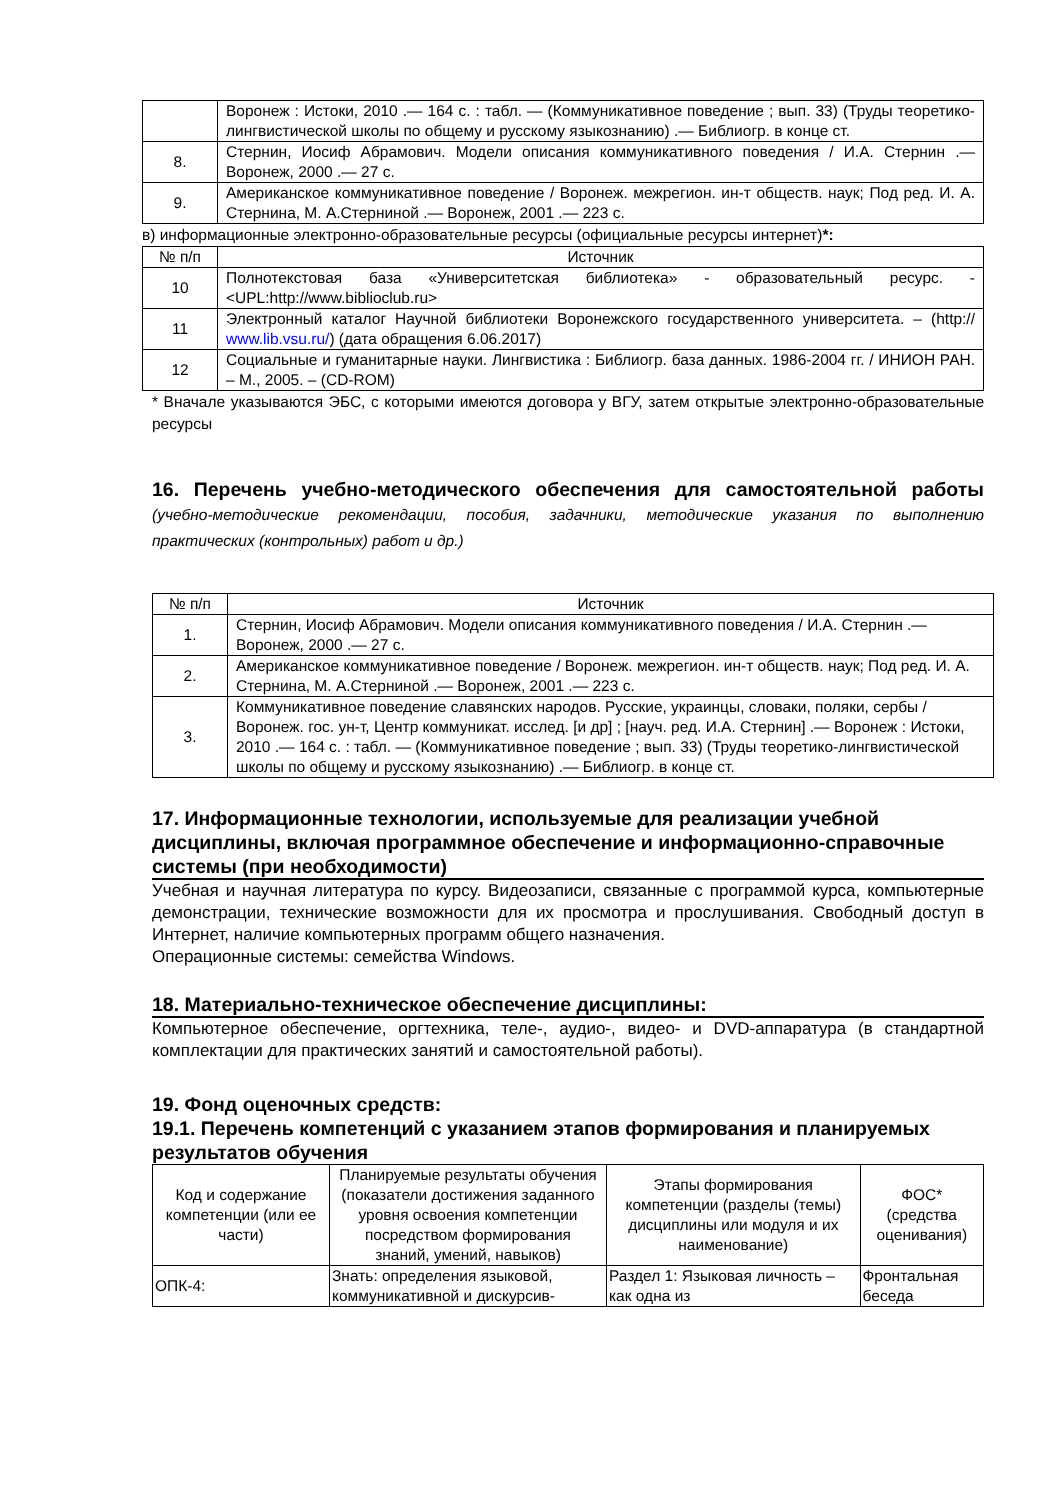| | Воронеж : Истоки, 2010 .— 164 с. : табл. — (Коммуникативное поведение ; вып. 33) (Труды теоретико-лингвистической школы по общему и русскому языкознанию) .— Библиогр. в конце ст. |
| 8. | Стернин, Иосиф Абрамович. Модели описания коммуникативного поведения / И.А. Стернин .— Воронеж, 2000 .— 27 с. |
| 9. | Американское коммуникативное поведение / Воронеж. межрегион. ин-т обществ. наук; Под ред. И. А. Стернина, М. А.Стерниной .— Воронеж, 2001 .— 223 с. |
в) информационные электронно-образовательные ресурсы (официальные ресурсы интернет)*:
| № п/п | Источник |
| --- | --- |
| 10 | Полнотекстовая база «Университетская библиотека» - образовательный ресурс. - <UPL:http://www.biblioclub.ru> |
| 11 | Электронный каталог Научной библиотеки Воронежского государственного университета. – (http:// www.lib.vsu.ru/ ) (дата обращения 6.06.2017) |
| 12 | Социальные и гуманитарные науки. Лингвистика : Библиогр. база данных. 1986-2004 гг. / ИНИОН РАН. – М., 2005. – (CD-ROM) |
* Вначале указываются ЭБС, с которыми имеются договора у ВГУ, затем открытые электронно-образовательные ресурсы
16. Перечень учебно-методического обеспечения для самостоятельной работы (учебно-методические рекомендации, пособия, задачники, методические указания по выполнению практических (контрольных) работ и др.)
| № п/п | Источник |
| --- | --- |
| 1. | Стернин, Иосиф Абрамович. Модели описания коммуникативного поведения / И.А. Стернин .— Воронеж, 2000 .— 27 с. |
| 2. | Американское коммуникативное поведение / Воронеж. межрегион. ин-т обществ. наук; Под ред. И. А. Стернина, М. А.Стерниной .— Воронеж, 2001 .— 223 с. |
| 3. | Коммуникативное поведение славянских народов. Русские, украинцы, словаки, поляки, сербы / Воронеж. гос. ун-т, Центр коммуникат. исслед. [и др] ; [науч. ред. И.А. Стернин] .— Воронеж : Истоки, 2010 .— 164 с. : табл. — (Коммуникативное поведение ; вып. 33) (Труды теоретико-лингвистической школы по общему и русскому языкознанию) .— Библиогр. в конце ст. |
17. Информационные технологии, используемые для реализации учебной дисциплины, включая программное обеспечение и информационно-справочные системы (при необходимости)
Учебная и научная литература по курсу. Видеозаписи, связанные с программой курса, компьютерные демонстрации, технические возможности для их просмотра и прослушивания. Свободный доступ в Интернет, наличие компьютерных программ общего назначения.
Операционные системы: семейства Windows.
18. Материально-техническое обеспечение дисциплины:
Компьютерное обеспечение, оргтехника, теле-, аудио-, видео- и DVD-аппаратура (в стандартной комплектации для практических занятий и самостоятельной работы).
19. Фонд оценочных средств:
19.1. Перечень компетенций с указанием этапов формирования и планируемых результатов обучения
| Код и содержание компетенции (или ее части) | Планируемые результаты обучения (показатели достижения заданного уровня освоения компетенции посредством формирования знаний, умений, навыков) | Этапы формирования компетенции (разделы (темы) дисциплины или модуля и их наименование) | ФОС* (средства оценивания) |
| ОПК-4: | Знать: определения языковой, коммуникативной и дискурсив- | Раздел 1: Языковая личность – как одна из | Фронтальная беседа |